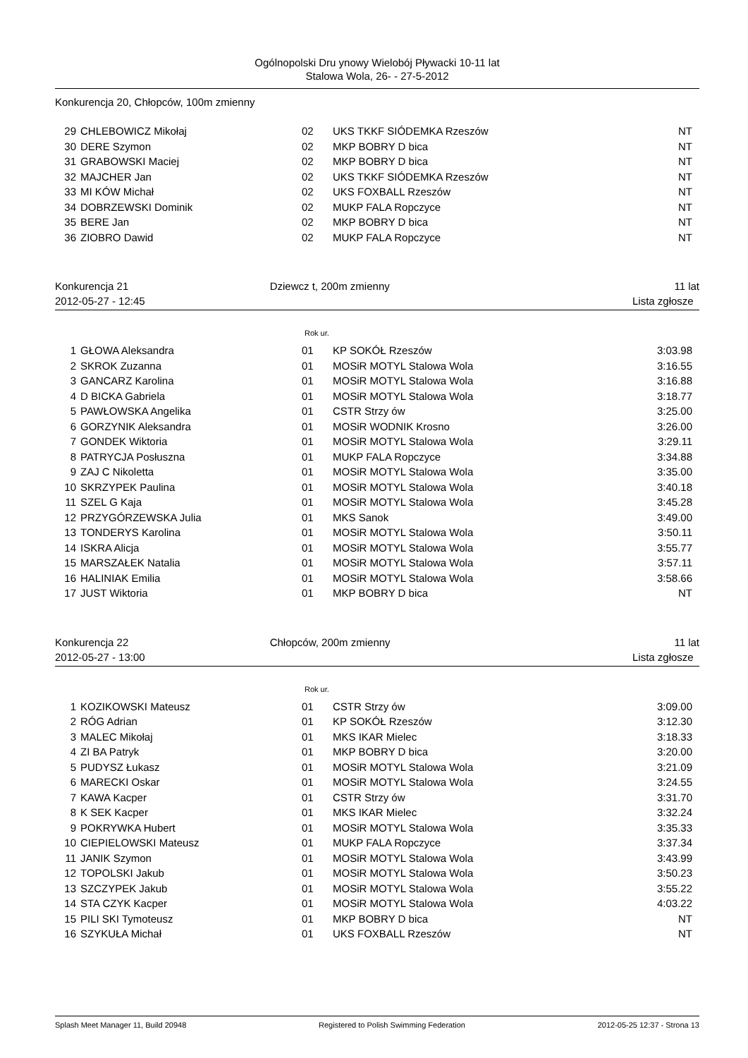Ogólnopolski Dru ynowy Wielobój Pływacki 10-11 lat
Stalowa Wola, 26- - 27-5-2012
Konkurencja 20, Chłopców, 100m zmienny
| 29 | CHLEBOWICZ Mikołaj | 02 | UKS TKKF SIÓDEMKA Rzeszów | NT |
| 30 | DERE Szymon | 02 | MKP BOBRY D bica | NT |
| 31 | GRABOWSKI Maciej | 02 | MKP BOBRY D bica | NT |
| 32 | MAJCHER Jan | 02 | UKS TKKF SIÓDEMKA Rzeszów | NT |
| 33 | MI KÓW Michał | 02 | UKS FOXBALL Rzeszów | NT |
| 34 | DOBRZEWSKI Dominik | 02 | MUKP FALA Ropczyce | NT |
| 35 | BERE Jan | 02 | MKP BOBRY D bica | NT |
| 36 | ZIOBRO Dawid | 02 | MUKP FALA Ropczyce | NT |
Konkurencja 21
2012-05-27 - 12:45
Dziewcz t, 200m zmienny 11 lat
Lista zgłosze
Rok ur.
| 1 | GŁOWA Aleksandra | 01 | KP SOKÓŁ Rzeszów | 3:03.98 |
| 2 | SKROK Zuzanna | 01 | MOSiR MOTYL Stalowa Wola | 3:16.55 |
| 3 | GANCARZ Karolina | 01 | MOSiR MOTYL Stalowa Wola | 3:16.88 |
| 4 | D BICKA Gabriela | 01 | MOSiR MOTYL Stalowa Wola | 3:18.77 |
| 5 | PAWŁOWSKA Angelika | 01 | CSTR Strzy ów | 3:25.00 |
| 6 | GORZYNIK Aleksandra | 01 | MOSiR WODNIK Krosno | 3:26.00 |
| 7 | GONDEK Wiktoria | 01 | MOSiR MOTYL Stalowa Wola | 3:29.11 |
| 8 | PATRYCJA Posłuszna | 01 | MUKP FALA Ropczyce | 3:34.88 |
| 9 | ZAJ C Nikoletta | 01 | MOSiR MOTYL Stalowa Wola | 3:35.00 |
| 10 | SKRZYPEK Paulina | 01 | MOSiR MOTYL Stalowa Wola | 3:40.18 |
| 11 | SZEL G Kaja | 01 | MOSiR MOTYL Stalowa Wola | 3:45.28 |
| 12 | PRZYGÓRZEWSKA Julia | 01 | MKS Sanok | 3:49.00 |
| 13 | TONDERYS Karolina | 01 | MOSiR MOTYL Stalowa Wola | 3:50.11 |
| 14 | ISKRA Alicja | 01 | MOSiR MOTYL Stalowa Wola | 3:55.77 |
| 15 | MARSZAŁEK Natalia | 01 | MOSiR MOTYL Stalowa Wola | 3:57.11 |
| 16 | HALINIAK Emilia | 01 | MOSiR MOTYL Stalowa Wola | 3:58.66 |
| 17 | JUST Wiktoria | 01 | MKP BOBRY D bica | NT |
Konkurencja 22
2012-05-27 - 13:00
Chłopców, 200m zmienny 11 lat
Lista zgłosze
Rok ur.
| 1 | KOZIKOWSKI Mateusz | 01 | CSTR Strzy ów | 3:09.00 |
| 2 | RÓG Adrian | 01 | KP SOKÓŁ Rzeszów | 3:12.30 |
| 3 | MALEC Mikołaj | 01 | MKS IKAR Mielec | 3:18.33 |
| 4 | ZI BA Patryk | 01 | MKP BOBRY D bica | 3:20.00 |
| 5 | PUDYSZ Łukasz | 01 | MOSiR MOTYL Stalowa Wola | 3:21.09 |
| 6 | MARECKI Oskar | 01 | MOSiR MOTYL Stalowa Wola | 3:24.55 |
| 7 | KAWA Kacper | 01 | CSTR Strzy ów | 3:31.70 |
| 8 | K SEK Kacper | 01 | MKS IKAR Mielec | 3:32.24 |
| 9 | POKRYWKA Hubert | 01 | MOSiR MOTYL Stalowa Wola | 3:35.33 |
| 10 | CIEPIELOWSKI Mateusz | 01 | MUKP FALA Ropczyce | 3:37.34 |
| 11 | JANIK Szymon | 01 | MOSiR MOTYL Stalowa Wola | 3:43.99 |
| 12 | TOPOLSKI Jakub | 01 | MOSiR MOTYL Stalowa Wola | 3:50.23 |
| 13 | SZCZYPEK Jakub | 01 | MOSiR MOTYL Stalowa Wola | 3:55.22 |
| 14 | STA CZYK Kacper | 01 | MOSiR MOTYL Stalowa Wola | 4:03.22 |
| 15 | PILI SKI Tymoteusz | 01 | MKP BOBRY D bica | NT |
| 16 | SZYKUŁA Michał | 01 | UKS FOXBALL Rzeszów | NT |
Splash Meet Manager 11, Build 20948 Registered to Polish Swimming Federation 2012-05-25 12:37 - Strona 13